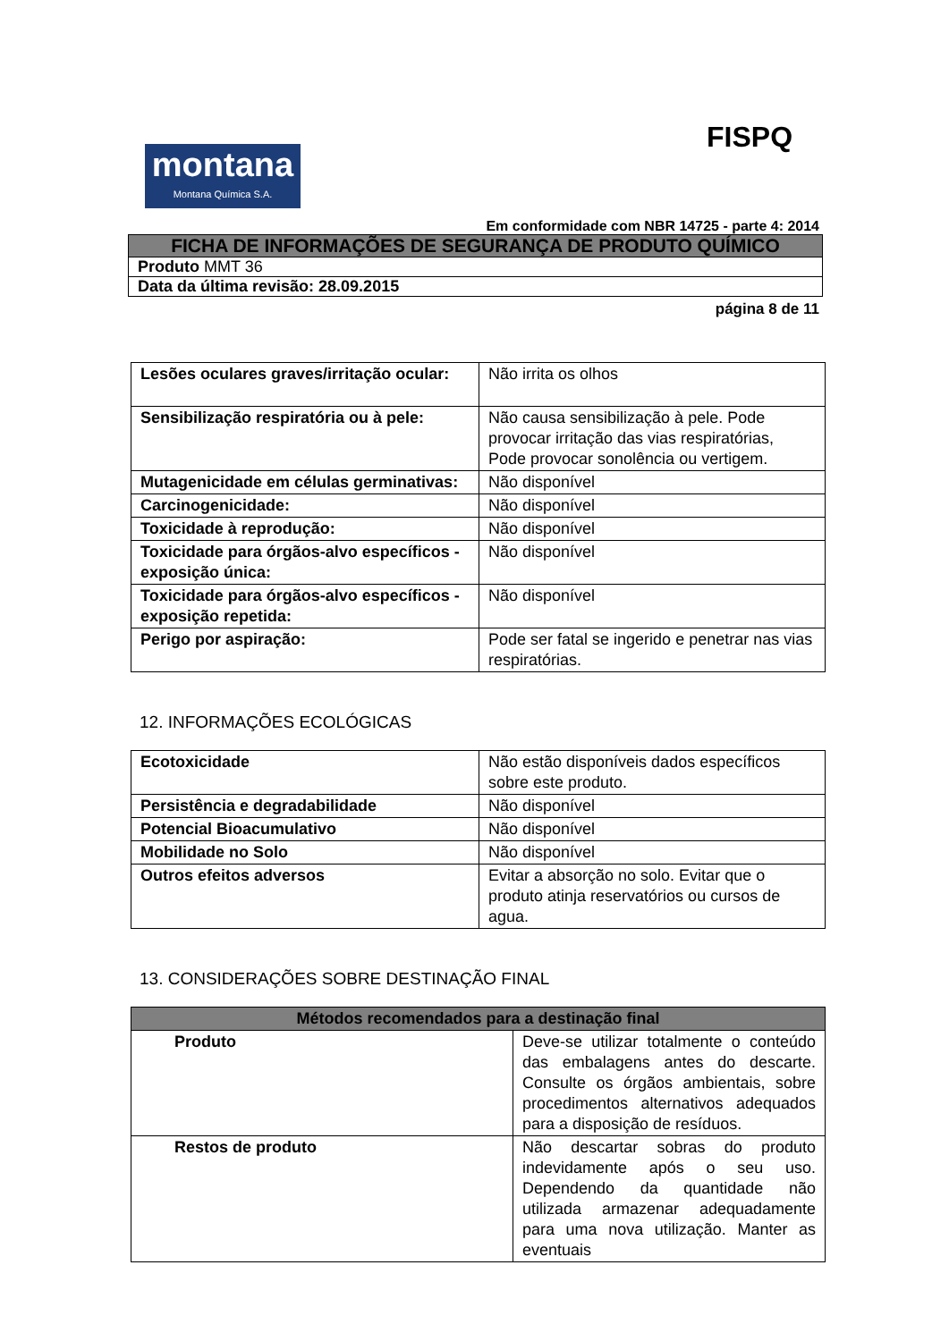FISPQ
montana
Montana Química S.A.
Em conformidade com NBR 14725 - parte 4: 2014
| FICHA DE INFORMAÇÕES DE SEGURANÇA DE PRODUTO QUÍMICO |
| Produto MMT 36 |
| Data da última revisão: 28.09.2015 |
página 8 de 11
| Lesões oculares graves/irritação ocular: | Não irrita os olhos |
| Sensibilização respiratória ou à pele: | Não causa sensibilização à pele. Pode provocar irritação das vias respiratórias, Pode provocar sonolência ou vertigem. |
| Mutagenicidade em células germinativas: | Não disponível |
| Carcinogenicidade: | Não disponível |
| Toxicidade à reprodução: | Não disponível |
| Toxicidade para órgãos-alvo específicos - exposição única: | Não disponível |
| Toxicidade para órgãos-alvo específicos - exposição repetida: | Não disponível |
| Perigo por aspiração: | Pode ser fatal se ingerido e penetrar nas vias respiratórias. |
12. INFORMAÇÕES ECOLÓGICAS
| Ecotoxicidade | Não estão disponíveis dados específicos sobre este produto. |
| Persistência e degradabilidade | Não disponível |
| Potencial Bioacumulativo | Não disponível |
| Mobilidade no Solo | Não disponível |
| Outros efeitos adversos | Evitar a absorção no solo. Evitar que o produto atinja reservatórios ou cursos de agua. |
13. CONSIDERAÇÕES SOBRE DESTINAÇÃO FINAL
| Métodos recomendados para a destinação final | |
| --- | --- |
| Produto | Deve-se utilizar totalmente o conteúdo das embalagens antes do descarte. Consulte os órgãos ambientais, sobre procedimentos alternativos adequados para a disposição de resíduos. |
| Restos de produto | Não descartar sobras do produto indevidamente após o seu uso. Dependendo da quantidade não utilizada armazenar adequadamente para uma nova utilização. Manter as eventuais |